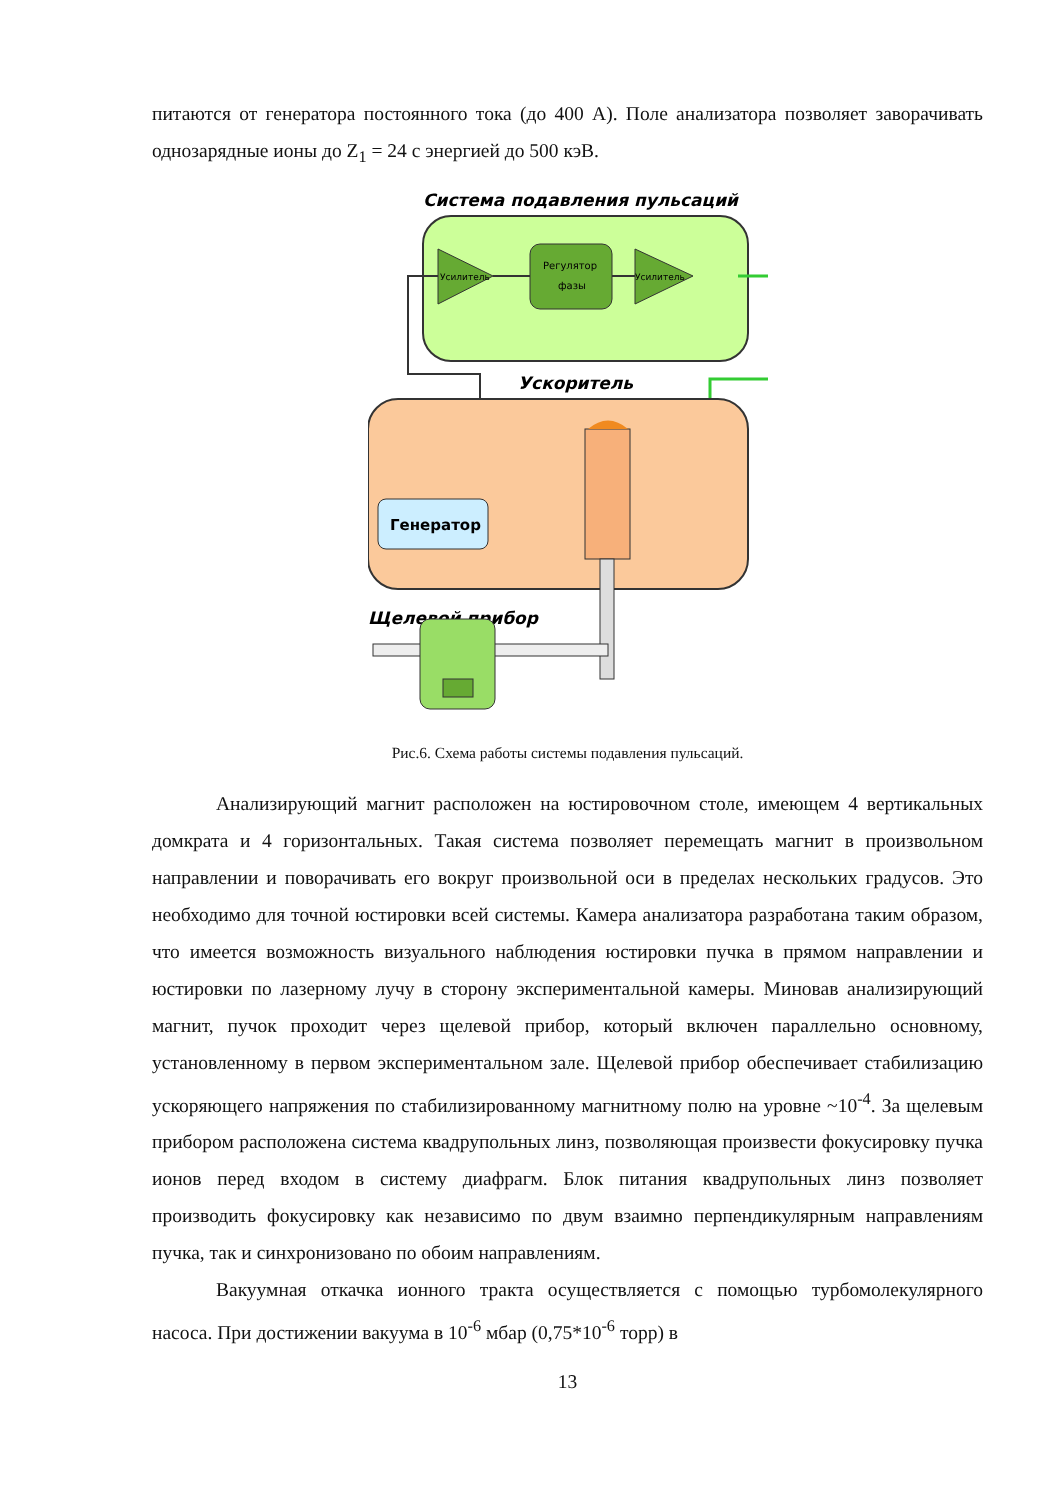питаются от генератора постоянного тока (до 400 А). Поле анализатора позволяет заворачивать однозарядные ионы до Z<sub>1</sub> = 24 с энергией до 500 кэВ.
Система подавления пульсаций
Усилитель
Регулятор
фазы
Усилитель
Ускоритель
Генератор
Щелевой прибор
Рис.6. Схема работы системы подавления пульсаций.
Анализирующий магнит расположен на юстировочном столе, имеющем 4 вертикальных домкрата и 4 горизонтальных. Такая система позволяет перемещать магнит в произвольном направлении и поворачивать его вокруг произвольной оси в пределах нескольких градусов. Это необходимо для точной юстировки всей системы. Камера анализатора разработана таким образом, что имеется возможность визуального наблюдения юстировки пучка в прямом направлении и юстировки по лазерному лучу в сторону экспериментальной камеры. Миновав анализирующий магнит, пучок проходит через щелевой прибор, который включен параллельно основному, установленному в первом экспериментальном зале. Щелевой прибор обеспечивает стабилизацию ускоряющего напряжения по стабилизированному магнитному полю на уровне ~10<sup>-4</sup>. За щелевым прибором расположена система квадрупольных линз, позволяющая произвести фокусировку пучка ионов перед входом в систему диафрагм. Блок питания квадрупольных линз позволяет производить фокусировку как независимо по двум взаимно перпендикулярным направлениям пучка, так и синхронизовано по обоим направлениям.
Вакуумная откачка ионного тракта осуществляется с помощью турбомолекулярного насоса. При достижении вакуума в 10<sup>-6</sup> мбар (0,75*10<sup>-6</sup> торр) в
13